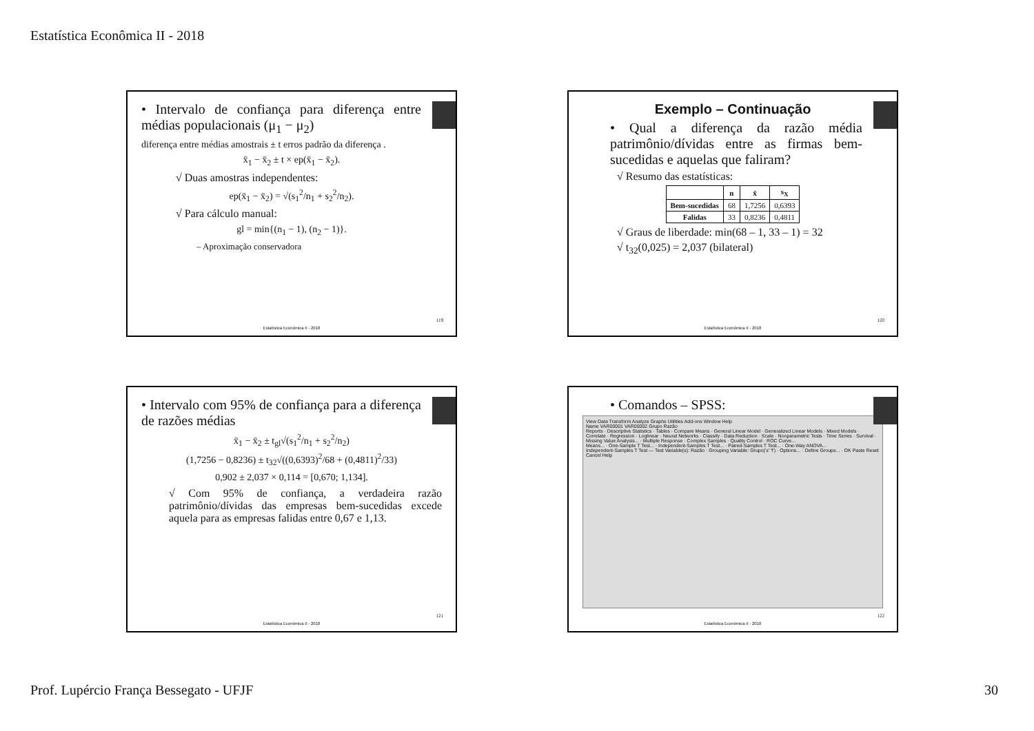Estatística Econômica II - 2018
• Intervalo de confiança para diferença entre médias populacionais (μ<sub>1</sub> − μ<sub>2</sub>)
diferença entre médias amostrais ± t erros padrão da diferença .
x̄<sub>1</sub> − x̄<sub>2</sub> ± t × ep(x̄<sub>1</sub> − x̄<sub>2</sub>).
√ Duas amostras independentes:
ep(x̄<sub>1</sub> − x̄<sub>2</sub>) = √(s<sub>1</sub><sup>2</sup>/n<sub>1</sub> + s<sub>2</sub><sup>2</sup>/n<sub>2</sub>).
√ Para cálculo manual:
gl = min{(n<sub>1</sub> − 1), (n<sub>2</sub> − 1)}.
– Aproximação conservadora
119
Estatística Econômica II - 2018
Exemplo – Continuação
• Qual a diferença da razão média patrimônio/dívidas entre as firmas bem-sucedidas e aquelas que faliram?
√ Resumo das estatísticas:
| | n | x̄ | s<sub>X</sub> |
| --- | --- | --- | --- |
| Bem-sucedidas | 68 | 1,7256 | 0,6393 |
| Falidas | 33 | 0,8236 | 0,4811 |
√ Graus de liberdade: min(68 – 1, 33 – 1) = 32
√ t<sub>32</sub>(0,025) = 2,037 (bilateral)
120
Estatística Econômica II - 2018
• Intervalo com 95% de confiança para a diferença de razões médias
x̄<sub>1</sub> − x̄<sub>2</sub> ± t<sub>gl</sub>√(s<sub>1</sub><sup>2</sup>/n<sub>1</sub> + s<sub>2</sub><sup>2</sup>/n<sub>2</sub>)
(1,7256 − 0,8236) ± t<sub>32</sub>√((0,6393)<sup>2</sup>/68 + (0,4811)<sup>2</sup>/33)
0,902 ± 2,037 × 0,114 = [0,670; 1,134].
√ Com 95% de confiança, a verdadeira razão patrimônio/dívidas das empresas bem-sucedidas excede aquela para as empresas falidas entre 0,67 e 1,13.
121
Estatística Econômica II - 2018
• Comandos – SPSS:
View Data Transform Analyze Graphs Utilities Add-ons Window Help
Name VAR00001 VAR00002 Grupo Razão
Reports · Descriptive Statistics · Tables · Compare Means · General Linear Model · Generalized Linear Models · Mixed Models · Correlate · Regression · Loglinear · Neural Networks · Classify · Data Reduction · Scale · Nonparametric Tests · Time Series · Survival · Missing Value Analysis... · Multiple Response · Complex Samples · Quality Control · ROC Curve...
Means... · One-Sample T Test... · Independent-Samples T Test... · Paired-Samples T Test... · One-Way ANOVA...
Independent-Samples T Test — Test Variable(s): Razão · Grouping Variable: Grupo('s' 'f') · Options... · Define Groups... · OK Paste Reset Cancel Help
122
Estatística Econômica II - 2018
Prof. Lupércio França Bessegato - UFJF
30